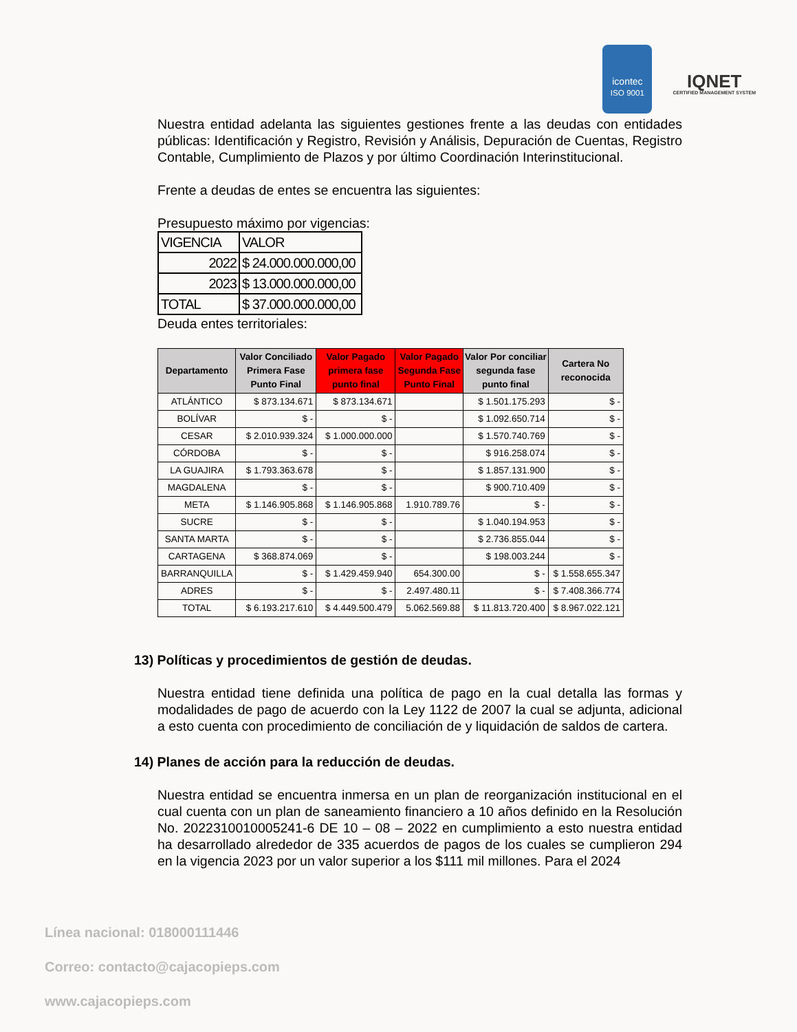icontec
ISO 9001
IQNET
CERTIFIED MANAGEMENT SYSTEM
Nuestra entidad adelanta las siguientes gestiones frente a las deudas con entidades públicas: Identificación y Registro, Revisión y Análisis, Depuración de Cuentas, Registro Contable, Cumplimiento de Plazos y por último Coordinación Interinstitucional.
Frente a deudas de entes se encuentra las siguientes:
Presupuesto máximo por vigencias:
| VIGENCIA | VALOR |
| 2022 | $ 24.000.000.000,00 |
| 2023 | $ 13.000.000.000,00 |
| TOTAL | $ 37.000.000.000,00 |
Deuda entes territoriales:
| Departamento | Valor Conciliado Primera Fase Punto Final | Valor Pagado primera fase punto final | Valor Pagado Segunda Fase Punto Final | Valor Por conciliar segunda fase punto final | Cartera No reconocida |
| --- | --- | --- | --- | --- | --- |
| ATLÁNTICO | $ 873.134.671 | $ 873.134.671 | | $ 1.501.175.293 | $ - |
| BOLÍVAR | $ - | $ - | | $ 1.092.650.714 | $ - |
| CESAR | $ 2.010.939.324 | $ 1.000.000.000 | | $ 1.570.740.769 | $ - |
| CÓRDOBA | $ - | $ - | | $ 916.258.074 | $ - |
| LA GUAJIRA | $ 1.793.363.678 | $ - | | $ 1.857.131.900 | $ - |
| MAGDALENA | $ - | $ - | | $ 900.710.409 | $ - |
| META | $ 1.146.905.868 | $ 1.146.905.868 | 1.910.789.76 | $ - | $ - |
| SUCRE | $ - | $ - | | $ 1.040.194.953 | $ - |
| SANTA MARTA | $ - | $ - | | $ 2.736.855.044 | $ - |
| CARTAGENA | $ 368.874.069 | $ - | | $ 198.003.244 | $ - |
| BARRANQUILLA | $ - | $ 1.429.459.940 | 654.300.00 | $ - | $ 1.558.655.347 |
| ADRES | $ - | $ - | 2.497.480.11 | $ - | $ 7.408.366.774 |
| TOTAL | $ 6.193.217.610 | $ 4.449.500.479 | 5.062.569.88 | $ 11.813.720.400 | $ 8.967.022.121 |
13) Políticas y procedimientos de gestión de deudas.
Nuestra entidad tiene definida una política de pago en la cual detalla las formas y modalidades de pago de acuerdo con la Ley 1122 de 2007 la cual se adjunta, adicional a esto cuenta con procedimiento de conciliación de y liquidación de saldos de cartera.
14) Planes de acción para la reducción de deudas.
Nuestra entidad se encuentra inmersa en un plan de reorganización institucional en el cual cuenta con un plan de saneamiento financiero a 10 años definido en la Resolución No. 2022310010005241-6 DE 10 – 08 – 2022 en cumplimiento a esto nuestra entidad ha desarrollado alrededor de 335 acuerdos de pagos de los cuales se cumplieron 294 en la vigencia 2023 por un valor superior a los $111 mil millones. Para el 2024
Línea nacional: 018000111446
Correo: contacto@cajacopieps.com
www.cajacopieps.com